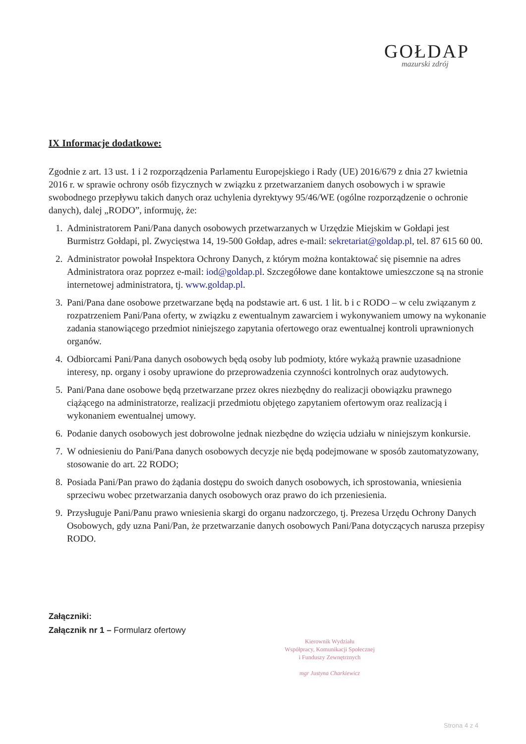GOŁDAP
mazurski zdrój
IX Informacje dodatkowe:
Zgodnie z art. 13 ust. 1 i 2 rozporządzenia Parlamentu Europejskiego i Rady (UE) 2016/679 z dnia 27 kwietnia 2016 r. w sprawie ochrony osób fizycznych w związku z przetwarzaniem danych osobowych i w sprawie swobodnego przepływu takich danych oraz uchylenia dyrektywy 95/46/WE (ogólne rozporządzenie o ochronie danych), dalej „RODO”, informuję, że:
1. Administratorem Pani/Pana danych osobowych przetwarzanych w Urzędzie Miejskim w Gołdapi jest Burmistrz Gołdapi, pl. Zwycięstwa 14, 19-500 Gołdap, adres e-mail: sekretariat@goldap.pl, tel. 87 615 60 00.
2. Administrator powołał Inspektora Ochrony Danych, z którym można kontaktować się pisemnie na adres Administratora oraz poprzez e-mail: iod@goldap.pl. Szczegółowe dane kontaktowe umieszczone są na stronie internetowej administratora, tj. www.goldap.pl.
3. Pani/Pana dane osobowe przetwarzane będą na podstawie art. 6 ust. 1 lit. b i c RODO – w celu związanym z rozpatrzeniem Pani/Pana oferty, w związku z ewentualnym zawarciem i wykonywaniem umowy na wykonanie zadania stanowiącego przedmiot niniejszego zapytania ofertowego oraz ewentualnej kontroli uprawnionych organów.
4. Odbiorcami Pani/Pana danych osobowych będą osoby lub podmioty, które wykażą prawnie uzasadnione interesy, np. organy i osoby uprawione do przeprowadzenia czynności kontrolnych oraz audytowych.
5. Pani/Pana dane osobowe będą przetwarzane przez okres niezbędny do realizacji obowiązku prawnego ciążącego na administratorze, realizacji przedmiotu objętego zapytaniem ofertowym oraz realizacją i wykonaniem ewentualnej umowy.
6. Podanie danych osobowych jest dobrowolne jednak niezbędne do wzięcia udziału w niniejszym konkursie.
7. W odniesieniu do Pani/Pana danych osobowych decyzje nie będą podejmowane w sposób zautomatyzowany, stosowanie do art. 22 RODO;
8. Posiada Pani/Pan prawo do żądania dostępu do swoich danych osobowych, ich sprostowania, wniesienia sprzeciwu wobec przetwarzania danych osobowych oraz prawo do ich przeniesienia.
9. Przysługuje Pani/Panu prawo wniesienia skargi do organu nadzorczego, tj. Prezesa Urzędu Ochrony Danych Osobowych, gdy uzna Pani/Pan, że przetwarzanie danych osobowych Pani/Pana dotyczących narusza przepisy RODO.
Załączniki:
Załącznik nr 1 – Formularz ofertowy
Kierownik Wydziału
Współpracy, Komunikacji Społecznej
i Funduszy Zewnętrznych
mgr Justyna Charkiewicz
Strona 4 z 4